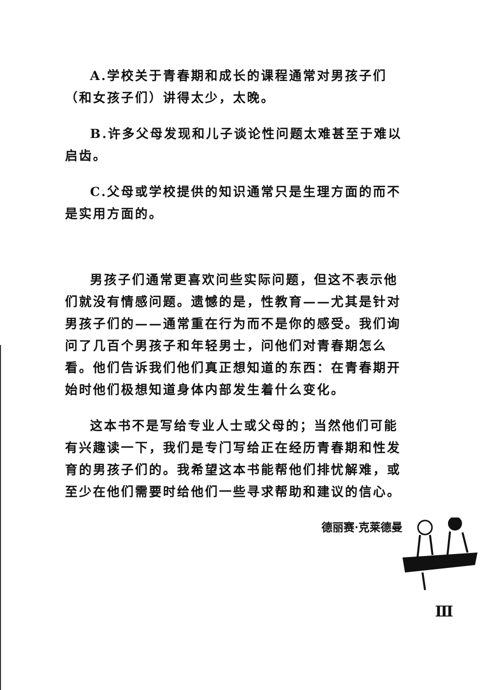A.学校关于青春期和成长的课程通常对男孩子们（和女孩子们）讲得太少，太晚。
B.许多父母发现和儿子谈论性问题太难甚至于难以启齿。
C.父母或学校提供的知识通常只是生理方面的而不是实用方面的。
男孩子们通常更喜欢问些实际问题，但这不表示他们就没有情感问题。遗憾的是，性教育——尤其是针对男孩子们的——通常重在行为而不是你的感受。我们询问了几百个男孩子和年轻男士，问他们对青春期怎么看。他们告诉我们他们真正想知道的东西：在青春期开始时他们极想知道身体内部发生着什么变化。
这本书不是写给专业人士或父母的；当然他们可能有兴趣读一下，我们是专门写给正在经历青春期和性发育的男孩子们的。我希望这本书能帮他们排忧解难，或至少在他们需要时给他们一些寻求帮助和建议的信心。
德丽赛·克莱德曼
Ⅲ